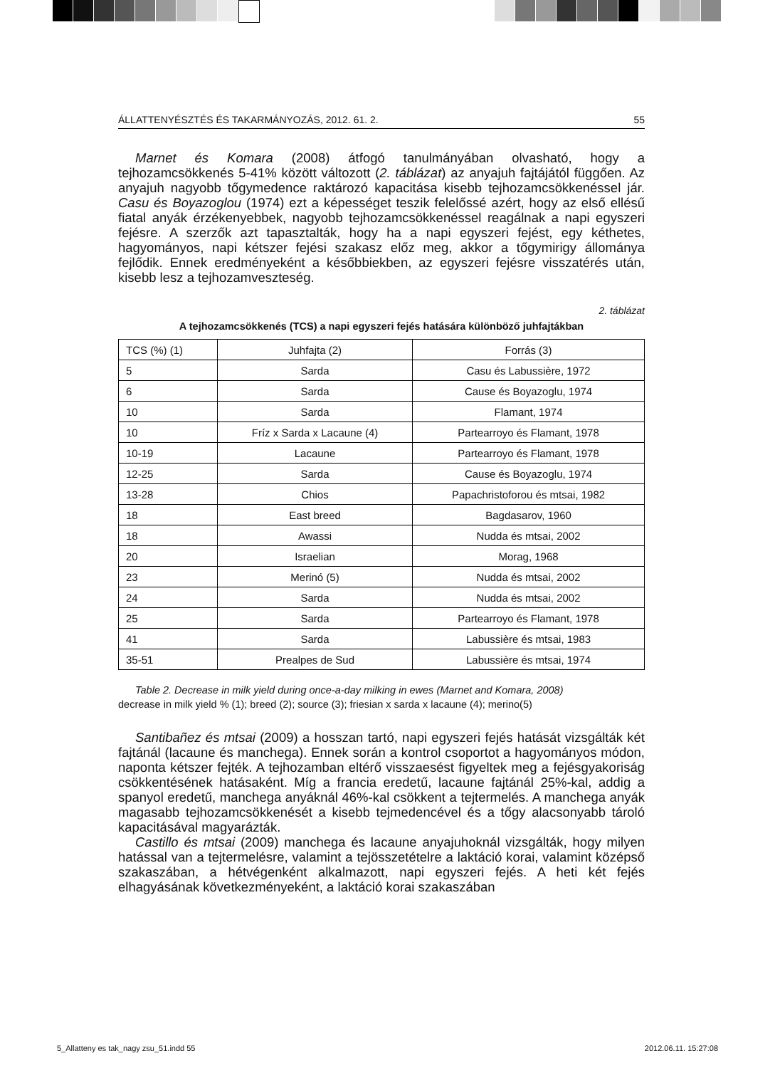ÁLLATTENYÉSZTÉS ÉS TAKARMÁNYOZÁS, 2012. 61. 2. 55
Marnet és Komara (2008) átfogó tanulmányában olvasható, hogy a tejhozamcsökkenés 5-41% között változott (2. táblázat) az anyajuh fajtájától függően. Az anyajuh nagyobb tőgymedence raktározó kapacitása kisebb tejhozamcsökkenéssel jár. Casu és Boyazoglou (1974) ezt a képességet teszik felelőssé azért, hogy az első ellésű fiatal anyák érzékenyebbek, nagyobb tejhozamcsökkenéssel reagálnak a napi egyszeri fejésre. A szerzők azt tapasztalták, hogy ha a napi egyszeri fejést, egy kéthetes, hagyományos, napi kétszer fejési szakasz előz meg, akkor a tőgymirigy állománya fejlődik. Ennek eredményeként a későbbiekben, az egyszeri fejésre visszatérés után, kisebb lesz a tejhozamveszteség.
2. táblázat
A tejhozamcsökkenés (TCS) a napi egyszeri fejés hatására különböző juhfajtákban
| TCS (%) (1) | Juhfajta (2) | Forrás (3) |
| --- | --- | --- |
| 5 | Sarda | Casu és Labussière, 1972 |
| 6 | Sarda | Cause és Boyazoglu, 1974 |
| 10 | Sarda | Flamant, 1974 |
| 10 | Fríz x Sarda x Lacaune (4) | Partearroyo és Flamant, 1978 |
| 10-19 | Lacaune | Partearroyo és Flamant, 1978 |
| 12-25 | Sarda | Cause és Boyazoglu, 1974 |
| 13-28 | Chios | Papachristoforou és mtsai, 1982 |
| 18 | East breed | Bagdasarov, 1960 |
| 18 | Awassi | Nudda és mtsai, 2002 |
| 20 | Israelian | Morag, 1968 |
| 23 | Merinó (5) | Nudda és mtsai, 2002 |
| 24 | Sarda | Nudda és mtsai, 2002 |
| 25 | Sarda | Partearroyo és Flamant, 1978 |
| 41 | Sarda | Labussière és mtsai, 1983 |
| 35-51 | Prealpes de Sud | Labussière és mtsai, 1974 |
Table 2. Decrease in milk yield during once-a-day milking in ewes (Marnet and Komara, 2008)
decrease in milk yield % (1); breed (2); source (3); friesian x sarda x lacaune (4); merino(5)
Santibañez és mtsai (2009) a hosszan tartó, napi egyszeri fejés hatását vizsgálták két fajtánál (lacaune és manchega). Ennek során a kontrol csoportot a hagyományos módon, naponta kétszer fejték. A tejhozamban eltérő visszaesést figyeltek meg a fejésgyakoriság csökkentésének hatásaként. Míg a francia eredetű, lacaune fajtánál 25%-kal, addig a spanyol eredetű, manchega anyáknál 46%-kal csökkent a tejtermelés. A manchega anyák magasabb tejhozamcsökkenését a kisebb tejmedencével és a tőgy alacsonyabb tároló kapacitásával magyarázták.
Castillo és mtsai (2009) manchega és lacaune anyajuhoknál vizsgálták, hogy milyen hatással van a tejtermelésre, valamint a tejösszetételre a laktáció korai, valamint középső szakaszában, a hétvégenként alkalmazott, napi egyszeri fejés. A heti két fejés elhagyásának következményeként, a laktáció korai szakaszában
5_Allatteny es tak_nagy zsu_51.indd 55 2012.06.11. 15:27:08